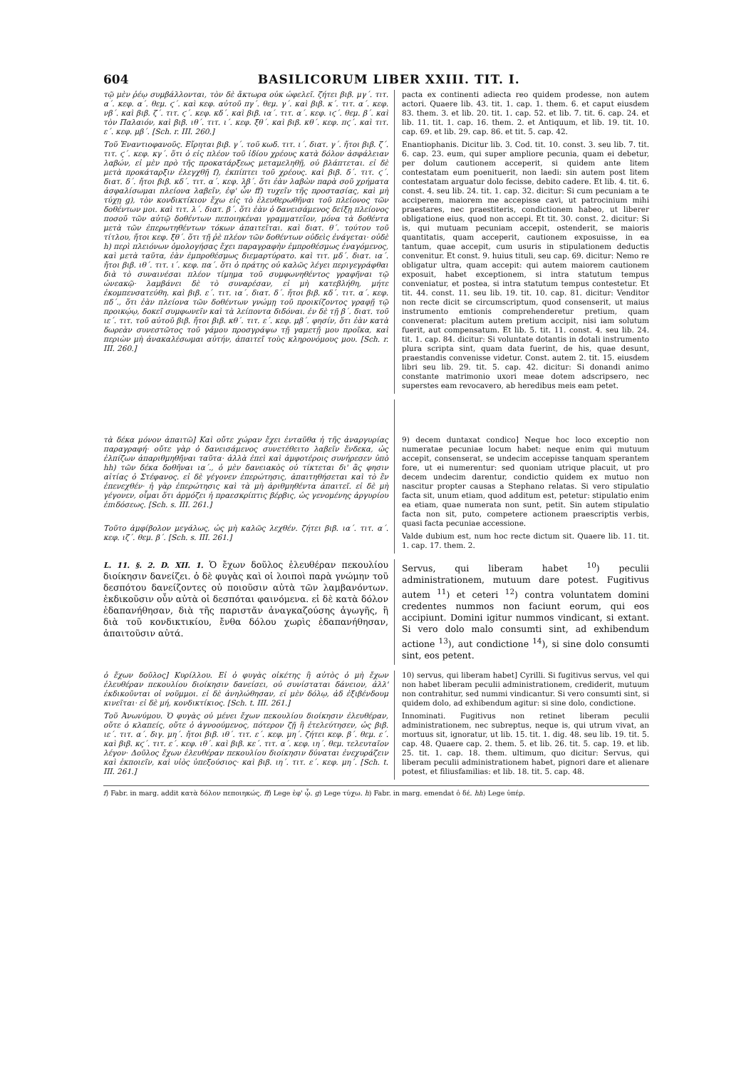604 BASILICORUM LIBER XXIII. TIT. I.
τῷ μὲν ῥέῳ συμβάλλονται, τὸν δὲ ἄκτωρα οὐκ ὠφελεῖ. ζήτει βιβ. μγ΄. τιτ. α΄. κεφ. α΄. θεμ. ϛ΄. καὶ κεφ. αὐτοῦ πγ΄. θεμ. γ΄. καὶ βιβ. κ΄. τιτ. α΄. κεφ. νβ΄. καὶ βιβ. ζ΄. τιτ. ϛ΄. κεφ. κδ΄. καὶ βιβ. ια΄. τιτ. α΄. κεφ. ιϛ΄. θεμ. β΄. καὶ τὸν Παλαιόν, καὶ βιβ. ιθ΄. τιτ. ι΄. κεφ. ξθ΄. καὶ βιβ. κθ΄. κεφ. πϛ΄. καὶ τιτ. ε΄. κεφ. μβ΄. [Sch. r. III. 260.]
Τοῦ Ἐναντιοφανοῦς. Εἴρηται βιβ. γ΄. τοῦ κωδ. τιτ. ι΄. διατ. γ΄. ἤτοι βιβ. ζ΄. τιτ. ϛ΄. κεφ. κγ΄. ὅτι ὁ εἰς πλέον τοῦ ἰδίου χρέους κατὰ δόλον ἀσφάλειαν λαβών, εἰ μὲν πρὸ τῆς προκατάρξεως μεταμεληθῇ, οὐ βλάπτεται. εἰ δὲ μετὰ προκάταρξιν ἐλεγχθῇ f), ἐκπίπτει τοῦ χρέους. καὶ βιβ. δ΄. τιτ. ϛ΄. διατ. δ΄. ἤτοι βιβ. κδ΄. τιτ. α΄. κεφ. λβ΄. ὅτι ἐὰν λαβὼν παρὰ σοῦ χρήματα ἀσφαλίσωμαι πλείονα λαβεῖν, ἐφ' ὧν ff) τυχεῖν τῆς προστασίας, καὶ μὴ τύχῃ g), τὸν κονδικτίκιον ἔχω εἰς τὸ ἐλευθερωθῆναι τοῦ πλείονος τῶν δοθέντων μοι. καὶ τιτ. λ΄. διατ. β΄. ὅτι ἐὰν ὁ δανεισάμενος δείξῃ πλείονος ποσοῦ τῶν αὐτῷ δοθέντων πεποιηκέναι γραμματεῖον, μόνα τὰ δοθέντα μετὰ τῶν ἐπερωτηθέντων τόκων ἀπαιτεῖται. καὶ διατ. θ΄. τούτου τοῦ τίτλου, ἤτοι κεφ. ξθ΄. ὅτι τῇ ῥὲ πλέον τῶν δοθέντων οὐδεὶς ἐνάγεται· οὐδὲ h) περὶ πλειόνων ὁμολογήσας ἔχει παραγραφὴν ἐμπροθέσμως ἐναγόμενος, καὶ μετὰ ταῦτα, ἐὰν ἐμπροθέσμως διεμαρτύρατο. καὶ τιτ. μδ΄. διατ. ια΄. ἤτοι βιβ. ιθ΄. τιτ. ι΄. κεφ. πα΄. ὅτι ὁ πράτης οὐ καλῶς λέγει περιγεγράφθαι διὰ τὸ συναινέσαι πλέον τίμημα τοῦ συμφωνηθέντος γραφῆναι τῷ ὠνεακῷ· λαμβάνει δὲ τὸ συναρέσαν, εἰ μὴ κατεβλήθη, μήτε ἐκομπενσατεύθη. καὶ βιβ. ε΄. τιτ. ια΄. διατ. δ΄. ἤτοι βιβ. κδ΄. τιτ. α΄. κεφ. πδ΄., ὅτι ἐὰν πλείονα τῶν δοθέντων γνώμῃ τοῦ προικίζοντος γραφῇ τῷ προικῴῳ, δοκεῖ συμφωνεῖν καὶ τὰ λείποντα διδόναι. ἐν δὲ τῇ β΄. διατ. τοῦ ιε΄. τιτ. τοῦ αὐτοῦ βιβ. ἤτοι βιβ. κθ΄. τιτ. ε΄. κεφ. μβ΄. φησίν, ὅτι ἐὰν κατὰ δωρεὰν συνεστῶτος τοῦ γάμου προσγράψω τῇ γαμετῇ μου προῖκα, καὶ περιὼν μὴ ἀνακαλέσωμαι αὐτήν, ἀπαιτεῖ τοὺς κληρονόμους μου. [Sch. r. III. 260.]
pacta ex continenti adiecta reo quidem prodesse, non autem actori. Quaere lib. 43. tit. 1. cap. 1. them. 6. et caput eiusdem 83. them. 3. et lib. 20. tit. 1. cap. 52. et lib. 7. tit. 6. cap. 24. et lib. 11. tit. 1. cap. 16. them. 2. et Antiquum, et lib. 19. tit. 10. cap. 69. et lib. 29. cap. 86. et tit. 5. cap. 42.
Enantiophanis. Dicitur lib. 3. Cod. tit. 10. const. 3. seu lib. 7. tit. 6. cap. 23. eum, qui super ampliore pecunia, quam ei debetur, per dolum cautionem acceperit, si quidem ante litem contestatam eum poenituerit, non laedi: sin autem post litem contestatam arguatur dolo fecisse, debito cadere. Et lib. 4. tit. 6. const. 4. seu lib. 24. tit. 1. cap. 32. dicitur: Si cum pecuniam a te acciperem, maiorem me accepisse cavi, ut patrocinium mihi praestares, nec praestiteris, condictionem habeo, ut liberer obligatione eius, quod non accepi. Et tit. 30. const. 2. dicitur: Si is, qui mutuam pecuniam accepit, ostenderit, se maioris quantitatis, quam acceperit, cautionem exposuisse, in ea tantum, quae accepit, cum usuris in stipulationem deductis convenitur. Et const. 9. huius tituli, seu cap. 69. dicitur: Nemo re obligatur ultra, quam accepit: qui autem maiorem cautionem exposuit, habet exceptionem, si intra statutum tempus conveniatur, et postea, si intra statutum tempus contestetur. Et tit. 44. const. 11. seu lib. 19. tit. 10. cap. 81. dicitur: Venditor non recte dicit se circumscriptum, quod consenserit, ut maius instrumento emtionis comprehenderetur pretium, quam convenerat: placitum autem pretium accipit, nisi iam solutum fuerit, aut compensatum. Et lib. 5. tit. 11. const. 4. seu lib. 24. tit. 1. cap. 84. dicitur: Si voluntate dotantis in dotali instrumento plura scripta sint, quam data fuerint, de his, quae desunt, praestandis convenisse videtur. Const. autem 2. tit. 15. eiusdem libri seu lib. 29. tit. 5. cap. 42. dicitur: Si donandi animo constante matrimonio uxori meae dotem adscripsero, nec superstes eam revocavero, ab heredibus meis eam petet.
τὰ δέκα μόνον ἀπαιτῶ] Καὶ οὔτε χώραν ἔχει ἐνταῦθα ἡ τῆς ἀναργυρίας παραγραφή· οὔτε γὰρ ὁ δανεισάμενος συνετέθειτο λαβεῖν ἕνδεκα, ὡς ἐλπίζων ἀπαριθμηθῆναι ταῦτα· ἀλλὰ ἐπεὶ καὶ ἀμφοτέροις συνήρεσεν ὑπὸ hh) τῶν δέκα δοθῆναι ια΄., ὁ μὲν δανειακὸς οὐ τίκτεται δι' ἃς φησιν αἰτίας ὁ Στέφανος. εἰ δὲ γέγονεν ἐπερώτησις, ἀπαιτηθήσεται καὶ τὸ ἓν ἐπενεχθέν· ἡ γὰρ ἐπερώτησις καὶ τὰ μὴ ἀριθμηθέντα ἀπαιτεῖ. εἰ δὲ μὴ γέγονεν, οἶμαι ὅτι ἁρμόζει ἡ πραεσκρίπτις βέρβις, ὡς γενομένης ἀργυρίου ἐπιδόσεως. [Sch. s. III. 261.]
Τοῦτο ἀμφίβολον μεγάλως, ὡς μὴ καλῶς λεχθέν. ζήτει βιβ. ια΄. τιτ. α΄. κεφ. ιζ΄. θεμ. β΄. [Sch. s. III. 261.]
9) decem duntaxat condico] Neque hoc loco exceptio non numeratae pecuniae locum habet: neque enim qui mutuum accepit, consenserat, se undecim accepisse tanquam sperantem fore, ut ei numerentur: sed quoniam utrique placuit, ut pro decem undecim darentur, condictio quidem ex mutuo non nascitur propter causas a Stephano relatas. Si vero stipulatio facta sit, unum etiam, quod additum est, petetur: stipulatio enim ea etiam, quae numerata non sunt, petit. Sin autem stipulatio facta non sit, puto, competere actionem praescriptis verbis, quasi facta pecuniae accessione.
Valde dubium est, num hoc recte dictum sit. Quaere lib. 11. tit. 1. cap. 17. them. 2.
L. 11. §. 2. D. XII. 1. Ὁ ἔχων δοῦλος ἐλευθέραν πεκουλίου διοίκησιν δανείζει. ὁ δὲ φυγὰς καὶ οἱ λοιποὶ παρὰ γνώμην τοῦ δεσπότου δανείζοντες οὐ ποιοῦσιν αὐτὰ τῶν λαμβανόντων. ἐκδικοῦσιν οὖν αὐτὰ οἱ δεσπόται φαινόμενα. εἰ δὲ κατὰ δόλον ἐδαπανήθησαν, διὰ τῆς παριστᾶν ἀναγκαζούσης ἀγωγῆς, ἢ διὰ τοῦ κονδικτικίου, ἔνθα δόλου χωρὶς ἐδαπανήθησαν, ἀπαιτοῦσιν αὐτά.
Servus, qui liberam habet <sup>10</sup>) peculii administrationem, mutuum dare potest. Fugitivus autem <sup>11</sup>) et ceteri <sup>12</sup>) contra voluntatem domini credentes nummos non faciunt eorum, qui eos accipiunt. Domini igitur nummos vindicant, si extant. Si vero dolo malo consumti sint, ad exhibendum actione <sup>13</sup>), aut condictione <sup>14</sup>), si sine dolo consumti sint, eos petent.
ὁ ἔχων δοῦλος] Κυρίλλου. Εἰ ὁ φυγὰς οἰκέτης ἢ αὐτὸς ὁ μὴ ἔχων ἐλευθέραν πεκουλίου διοίκησιν δανείσει, οὐ συνίσταται δάνειον, ἀλλ' ἐκδικοῦνται οἱ νοῦμμοι. εἰ δὲ ἀνηλώθησαν, εἰ μὲν δόλῳ, ἀδ ἐξιβένδουμ κινεῖται· εἰ δὲ μή, κονδικτίκιος. [Sch. t. III. 261.]
Τοῦ Ἀνωνύμου. Ὁ φυγὰς οὐ μένει ἔχων πεκουλίου διοίκησιν ἐλευθέραν, οὔτε ὁ κλαπείς, οὔτε ὁ ἀγνοούμενος, πότερον ζῇ ἢ ἐτελεύτησεν, ὡς βιβ. ιε΄. τιτ. α΄. διγ. μη΄. ἤτοι βιβ. ιθ΄. τιτ. ε΄. κεφ. μη΄. ζήτει κεφ. β΄. θεμ. ε΄. καὶ βιβ. κϛ΄. τιτ. ε΄. κεφ. ιθ΄. καὶ βιβ. κε΄. τιτ. α΄. κεφ. ιη΄. θεμ. τελευταῖον λέγον· Δοῦλος ἔχων ἐλευθέραν πεκουλίου διοίκησιν δύναται ἐνεχυράζειν καὶ ἐκποιεῖν, καὶ υἱὸς ὑπεξούσιος· καὶ βιβ. ιη΄. τιτ. ε΄. κεφ. μη΄. [Sch. t. III. 261.]
10) servus, qui liberam habet] Cyrilli. Si fugitivus servus, vel qui non habet liberam peculii administrationem, crediderit, mutuum non contrahitur, sed nummi vindicantur. Si vero consumti sint, si quidem dolo, ad exhibendum agitur: si sine dolo, condictione.
Innominati. Fugitivus non retinet liberam peculii administrationem, nec subreptus, neque is, qui utrum vivat, an mortuus sit, ignoratur, ut lib. 15. tit. 1. dig. 48. seu lib. 19. tit. 5. cap. 48. Quaere cap. 2. them. 5. et lib. 26. tit. 5. cap. 19. et lib. 25. tit. 1. cap. 18. them. ultimum, quo dicitur: Servus, qui liberam peculii administrationem habet, pignori dare et alienare potest, et filiusfamilias: et lib. 18. tit. 5. cap. 48.
f) Fabr. in marg. addit κατὰ δόλον πεποιηκώς. ff) Lege ἐφ' ᾧ. g) Lege τύχω. h) Fabr. in marg. emendat ὁ δέ. hh) Lege ὑπέρ.